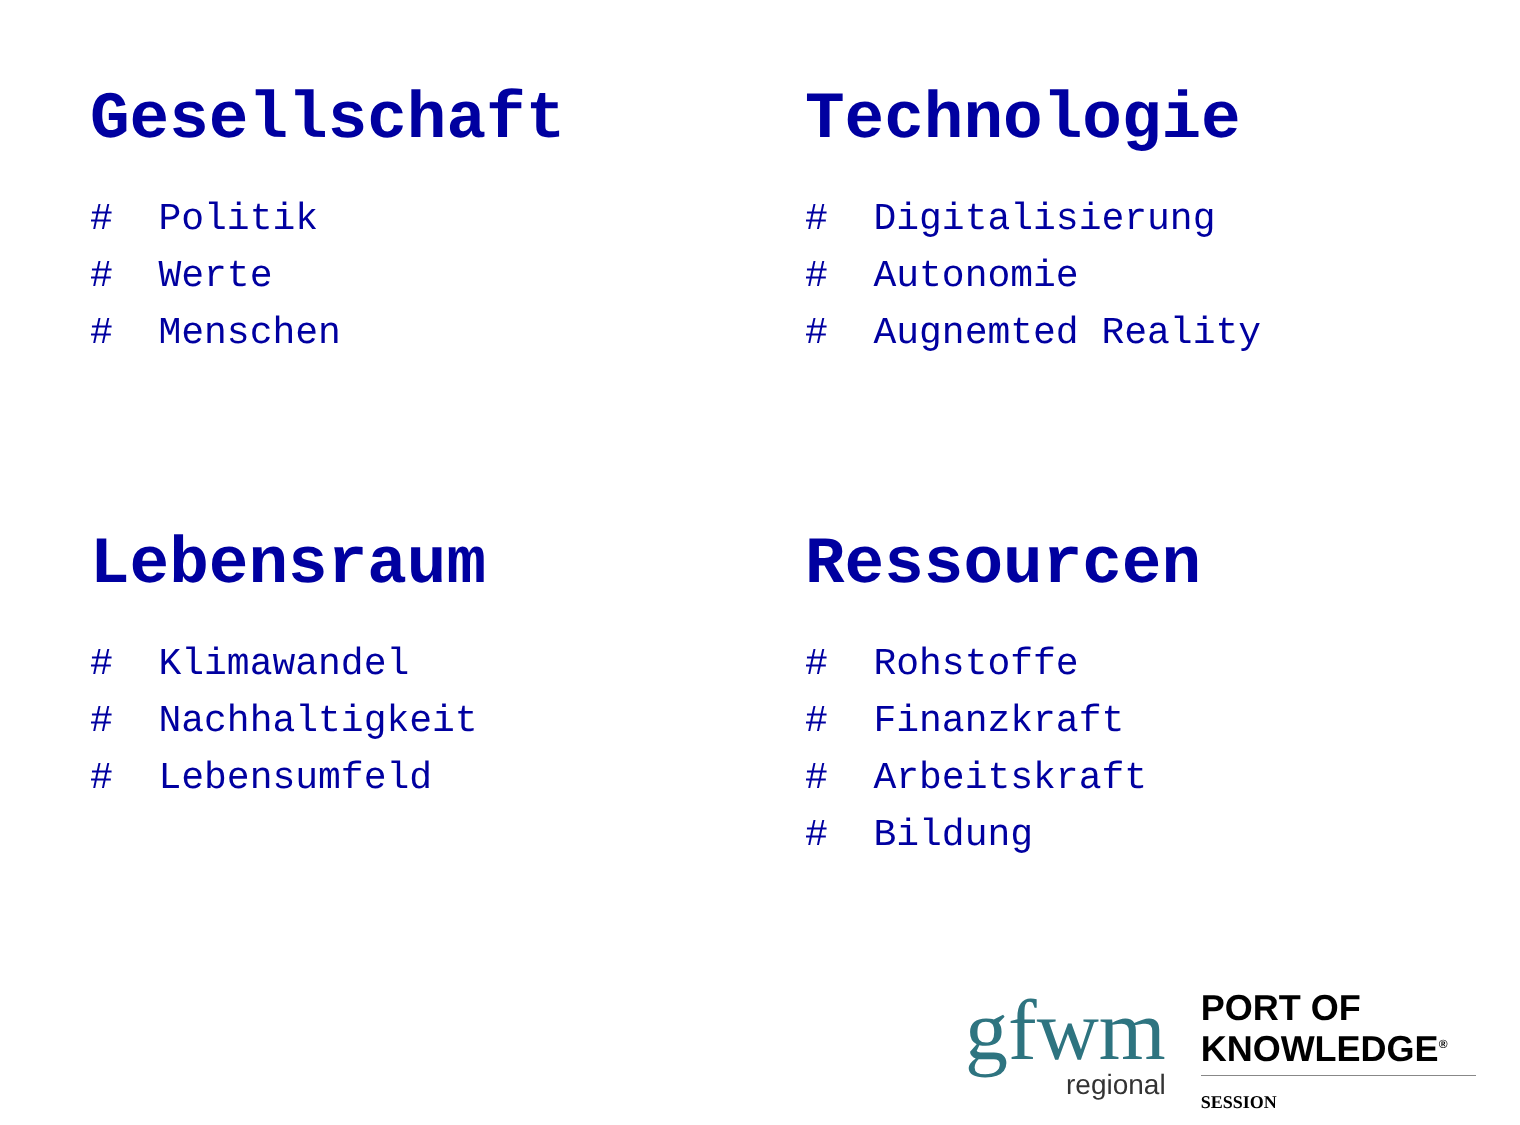Gesellschaft
# Politik
# Werte
# Menschen
Technologie
# Digitalisierung
# Autonomie
# Augnemted Reality
Lebensraum
# Klimawandel
# Nachhaltigkeit
# Lebensumfeld
Ressourcen
# Rohstoffe
# Finanzkraft
# Arbeitskraft
# Bildung
gfwm
regional
PORT OF
KNOWLEDGE<sup>®</sup>
SESSION